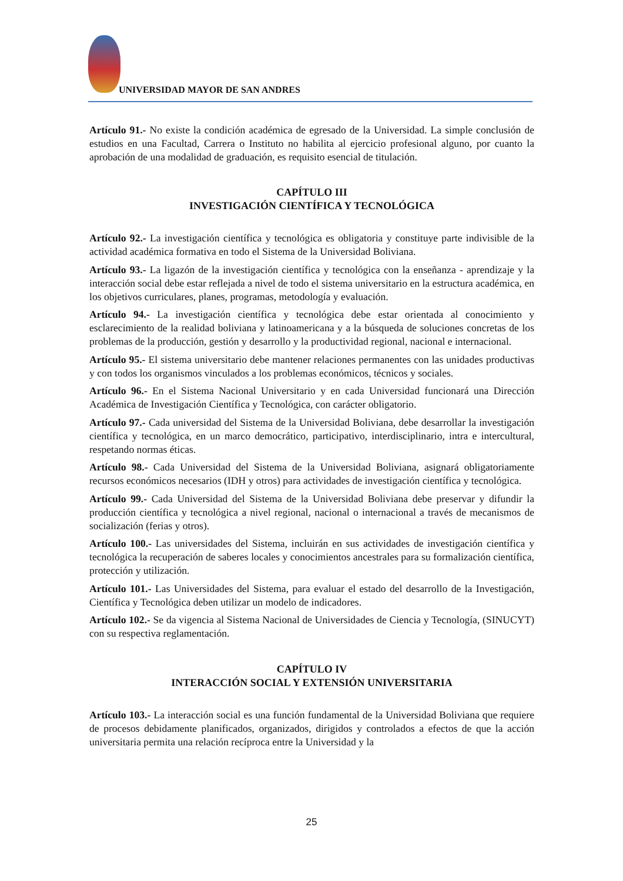UNIVERSIDAD MAYOR DE SAN ANDRES
Artículo 91.- No existe la condición académica de egresado de la Universidad. La simple conclusión de estudios en una Facultad, Carrera o Instituto no habilita al ejercicio profesional alguno, por cuanto la aprobación de una modalidad de graduación, es requisito esencial de titulación.
CAPÍTULO III
INVESTIGACIÓN CIENTÍFICA Y TECNOLÓGICA
Artículo 92.- La investigación científica y tecnológica es obligatoria y constituye parte indivisible de la actividad académica formativa en todo el Sistema de la Universidad Boliviana.
Artículo 93.- La ligazón de la investigación científica y tecnológica con la enseñanza - aprendizaje y la interacción social debe estar reflejada a nivel de todo el sistema universitario en la estructura académica, en los objetivos curriculares, planes, programas, metodología y evaluación.
Artículo 94.- La investigación científica y tecnológica debe estar orientada al conocimiento y esclarecimiento de la realidad boliviana y latinoamericana y a la búsqueda de soluciones concretas de los problemas de la producción, gestión y desarrollo y la productividad regional, nacional e internacional.
Artículo 95.- El sistema universitario debe mantener relaciones permanentes con las unidades productivas y con todos los organismos vinculados a los problemas económicos, técnicos y sociales.
Artículo 96.- En el Sistema Nacional Universitario y en cada Universidad funcionará una Dirección Académica de Investigación Científica y Tecnológica, con carácter obligatorio.
Artículo 97.- Cada universidad del Sistema de la Universidad Boliviana, debe desarrollar la investigación científica y tecnológica, en un marco democrático, participativo, interdisciplinario, intra e intercultural, respetando normas éticas.
Artículo 98.- Cada Universidad del Sistema de la Universidad Boliviana, asignará obligatoriamente recursos económicos necesarios (IDH y otros) para actividades de investigación científica y tecnológica.
Artículo 99.- Cada Universidad del Sistema de la Universidad Boliviana debe preservar y difundir la producción científica y tecnológica a nivel regional, nacional o internacional a través de mecanismos de socialización (ferias y otros).
Artículo 100.- Las universidades del Sistema, incluirán en sus actividades de investigación científica y tecnológica la recuperación de saberes locales y conocimientos ancestrales para su formalización científica, protección y utilización.
Artículo 101.- Las Universidades del Sistema, para evaluar el estado del desarrollo de la Investigación, Científica y Tecnológica deben utilizar un modelo de indicadores.
Artículo 102.- Se da vigencia al Sistema Nacional de Universidades de Ciencia y Tecnología, (SINUCYT) con su respectiva reglamentación.
CAPÍTULO IV
INTERACCIÓN SOCIAL Y EXTENSIÓN UNIVERSITARIA
Artículo 103.- La interacción social es una función fundamental de la Universidad Boliviana que requiere de procesos debidamente planificados, organizados, dirigidos y controlados a efectos de que la acción universitaria permita una relación recíproca entre la Universidad y la
25